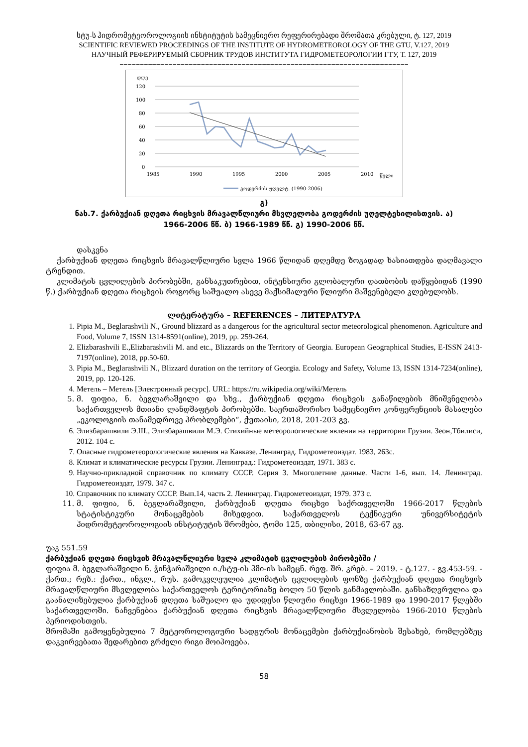სტუ-ს ჰიდრომეტეოროლოგიის ინსტიტუტის სამეცნიერო რეფერირებადი შრომათა კრებული, ტ. 127, 2019
SCIENTIFIC REVIEWED PROCEEDINGS OF THE INSTITUTE OF HYDROMETEOROLOGY OF THE GTU, V.127, 2019
НАУЧНЫЙ РЕФЕРИРУЕМЫЙ СБОРНИК ТРУДОВ ИНСТИТУТА ГИДРОМЕТЕОРОЛОГИИ ГТУ, Т. 127, 2019
=======================================================================
დღე
120
100
80
60
40
20
0
1985
1990
1995
2000
2005
2010
წელი
გოდერძის უღელტ. (1990-2006)
გ)
ნახ.7. ქარბუქიან დღეთა რიცხვის მრავალწლიური მსვლელობა გოდერძის უღელტეხილისთვის. ა)
1966-2006 წწ. ბ) 1966-1989 წწ. გ) 1990-2006 წწ.
დასკვნა
ქარბუქიან დღეთა რიცხვის მრავალწლიური სვლა 1966 წლიდან დღემდე ზოგადად ხასიათდება დაღმავალი ტრენდით.
კლიმატის ცვლილების პირობებში, განსაკუთრებით, ინტენსიური გლობალური დათბობის დაწყებიდან (1990 წ.) ქარბუქიან დღეთა რიცხვის როგორც საშუალო ასევე მაქსიმალური წლიური მაშვენებელი კლებულობს.
ლიტერატურა – REFERENCES – ЛИТЕРАТУРА
1. Pipia M., Beglarashvili N., Ground blizzard as a dangerous for the agricultural sector meteorological phenomenon. Agriculture and Food, Volume 7, ISSN 1314-8591(online), 2019, pp. 259-264.
2. Elizbarashvili E.,Elizbarashvili M. and etc., Blizzards on the Territory of Georgia. European Geographical Studies, E-ISSN 2413-7197(online), 2018, pp.50-60.
3. Pipia M., Beglarashvili N., Blizzard duration on the territory of Georgia. Ecology and Safety, Volume 13, ISSN 1314-7234(online), 2019, pp. 120-126.
4. Метель – Метель [Электронный ресурс]. URL: https://ru.wikipedia.org/wiki/Метель
5. მ. ფიფია, ნ. ბეგლარაშვილი და სხვ., ქარბუქიან დღეთა რიცხვის განაწილების მნიშვნელობა საქართველოს მთიანი ლანდშაფტის პირობებში. საერთაშორისო სამეცნიერო კონფერენციის მასალები „ეკოლოგიის თანამედროვე პრობლემები“, ქუთაისი, 2018, 201-203 გვ.
6. Элизбарашвили Э.Ш., Элизбарашвили М.Э. Стихийные метеорологические явления на территории Грузии. Зеон,Тбилиси, 2012. 104 с.
7. Опасные гидрометеорологические явления на Кавказе. Ленинград. Гидрометеоиздат. 1983, 263с.
8. Климат и климатические ресурсы Грузии. Ленинград.: Гидрометеоиздат, 1971. 383 с.
9. Научно-прикладной справочник по климату СССР. Серия 3. Многолетние данные. Части 1-6, вып. 14. Ленинград. Гидрометеоиздат, 1979. 347 с.
10. Справочник по климату СССР. Вып.14, часть 2. Ленинград. Гидрометеоиздат, 1979. 373 с.
11. მ. ფიფია, ნ. ბეგლარაშვილი, ქარბუქიან დღეთა რიცხვი საქრთველოში 1966-2017 წლების სტატისტიკური მონაცემების მიხედვით. საქართველოს ტექნიკური უნივერსიტეტის ჰიდრომეტეოროლოგიის ინსტიტუტის შრომები, ტომი 125, თბილისი, 2018, 63-67 გვ.
უაკ 551.59
ქარბუქიან დღეთა რიცხვის მრავალწლიური სვლა კლიმატის ცვლილების პირობებში /
ფიფია მ. ბეგლარაშვილი ნ. ჭინჭარაშვილი ი./სტუ-ის ჰმი-ის სამეცნ. რეფ. შრ. კრებ. – 2019. - ტ.127. - გვ.453-59. - ქართ.; რეზ.: ქართ., ინგლ., რუს. გამოკვლეულია კლიმატის ცვლილების ფონზე ქარბუქიან დღეთა რიცხვის მრავალწლიური მსვლელობა საქართველოს ტერიტორიაზე ბოლო 50 წლის განმავლობაში. განსაზღვრულია და გაანალიზებულია ქარბუქიან დღეთა საშუალო და უდიდესი წლიური რიცხვი 1966-1989 და 1990-2017 წლებში საქართველოში. ნაჩვენებია ქარბუქიან დღეთა რიცხვის მრავალწლიური მსვლელობა 1966-2010 წლების პერიოდისთვის.
შრომაში გამოყენებულია 7 მეტეოროლოგიური სადგურის მონაცემები ქარბუქიანობის შესახებ, რომლებზეც დაკვირვებათა შედარებით გრძელი რიგი მოიპოვება.
58